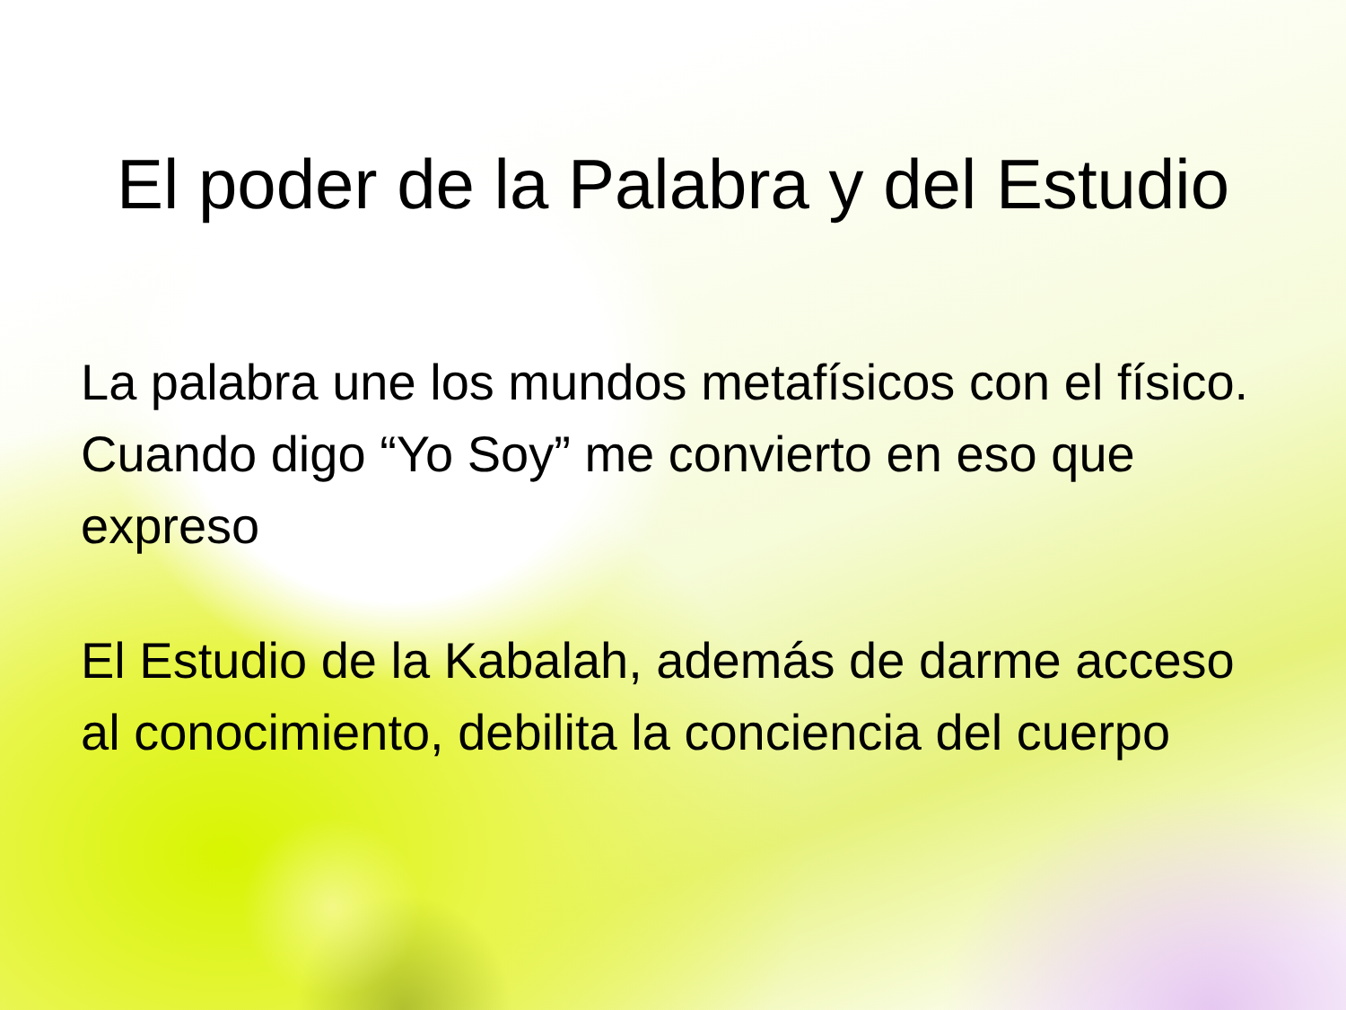El poder de la Palabra y del Estudio
La palabra une los mundos metafísicos con el físico. Cuando digo “Yo Soy” me convierto en eso que expreso
El Estudio de la Kabalah, además de darme acceso al conocimiento, debilita la conciencia del cuerpo